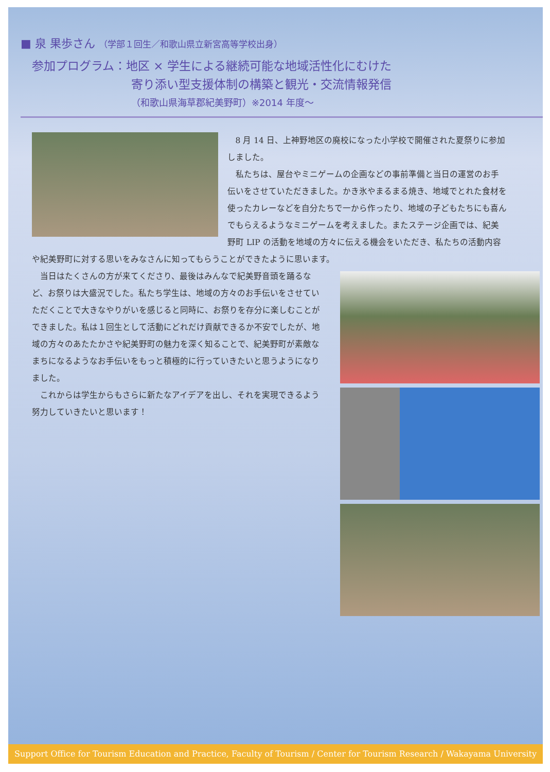■ 泉 果歩さん （学部１回生／和歌山県立新宮高等学校出身）
参加プログラム：地区 × 学生による継続可能な地域活性化にむけた
寄り添い型支援体制の構築と観光・交流情報発信
（和歌山県海草郡紀美野町）※2014 年度～
8 月 14 日、上神野地区の廃校になった小学校で開催された夏祭りに参加しました。
私たちは、屋台やミニゲームの企画などの事前準備と当日の運営のお手伝いをさせていただきました。かき氷やまるまる焼き、地域でとれた食材を使ったカレーなどを自分たちで一から作ったり、地域の子どもたちにも喜んでもらえるようなミニゲームを考えました。またステージ企画では、紀美野町 LIP の活動を地域の方々に伝える機会をいただき、私たちの活動内容や紀美野町に対する思いをみなさんに知ってもらうことができたように思います。
当日はたくさんの方が来てくださり、最後はみんなで紀美野音頭を踊るなど、お祭りは大盛況でした。私たち学生は、地域の方々のお手伝いをさせていただくことで大きなやりがいを感じると同時に、お祭りを存分に楽しむことができました。私は１回生として活動にどれだけ貢献できるか不安でしたが、地域の方々のあたたかさや紀美野町の魅力を深く知ることで、紀美野町が素敵なまちになるようなお手伝いをもっと積極的に行っていきたいと思うようになりました。
これからは学生からもさらに新たなアイデアを出し、それを実現できるよう努力していきたいと思います！
Support Office for Tourism Education and Practice, Faculty of Tourism / Center for Tourism Research / Wakayama University